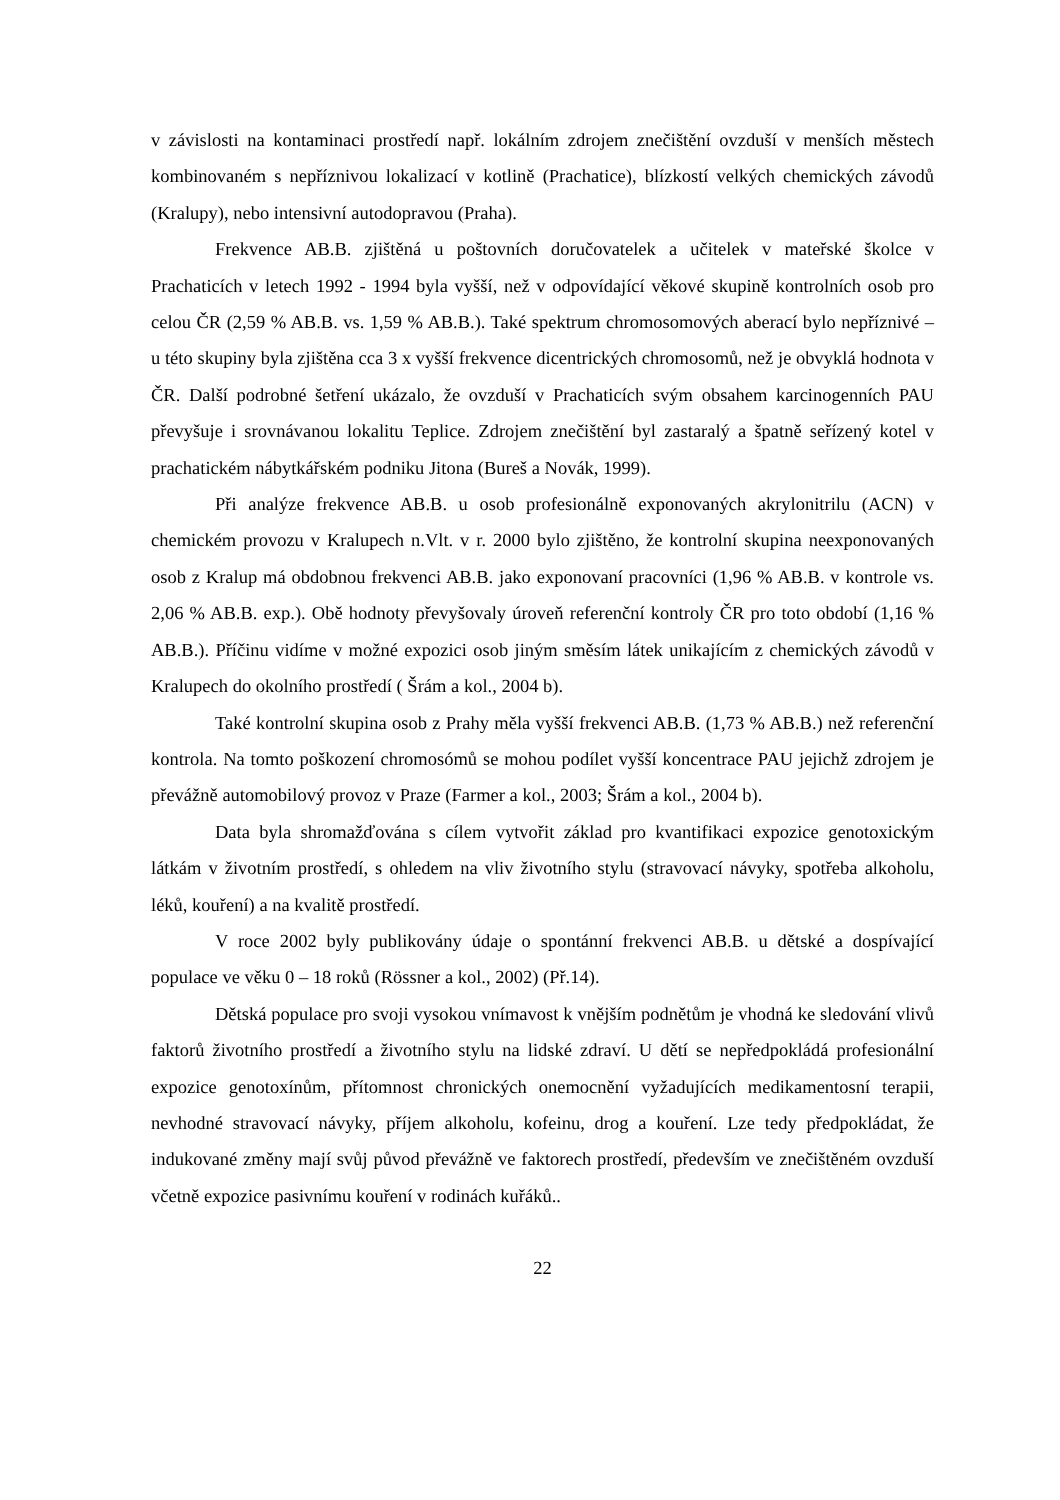v závislosti na kontaminaci prostředí např. lokálním zdrojem znečištění ovzduší v menších městech kombinovaném s nepříznivou lokalizací v kotlině (Prachatice), blízkostí velkých chemických závodů (Kralupy), nebo intensivní autodopravou (Praha).
Frekvence AB.B. zjištěná u poštovních doručovatelek a učitelek v mateřské školce v Prachaticích v letech 1992 - 1994 byla vyšší, než v odpovídající věkové skupině kontrolních osob pro celou ČR (2,59 % AB.B. vs. 1,59 % AB.B.). Také spektrum chromosomových aberací bylo nepříznivé – u této skupiny byla zjištěna cca 3 x vyšší frekvence dicentrických chromosomů, než je obvyklá hodnota v ČR. Další podrobné šetření ukázalo, že ovzduší v Prachaticích svým obsahem karcinogenních PAU převyšuje i srovnávanou lokalitu Teplice. Zdrojem znečištění byl zastaralý a špatně seřízený kotel v prachatickém nábytkářském podniku Jitona (Bureš a Novák, 1999).
Při analýze frekvence AB.B. u osob profesionálně exponovaných akrylonitrilu (ACN) v chemickém provozu v Kralupech n.Vlt. v r. 2000 bylo zjištěno, že kontrolní skupina neexponovaných osob z Kralup má obdobnou frekvenci AB.B. jako exponovaní pracovníci (1,96 % AB.B. v kontrole vs. 2,06 % AB.B. exp.). Obě hodnoty převyšovaly úroveň referenční kontroly ČR pro toto období (1,16 % AB.B.). Příčinu vidíme v možné expozici osob jiným směsím látek unikajícím z chemických závodů v Kralupech do okolního prostředí ( Šrám a kol., 2004 b).
Také kontrolní skupina osob z Prahy měla vyšší frekvenci AB.B. (1,73 % AB.B.) než referenční kontrola. Na tomto poškození chromosómů se mohou podílet vyšší koncentrace PAU jejichž zdrojem je převážně automobilový provoz v Praze (Farmer a kol., 2003; Šrám a kol., 2004 b).
Data byla shromažďována s cílem vytvořit základ pro kvantifikaci expozice genotoxickým látkám v životním prostředí, s ohledem na vliv životního stylu (stravovací návyky, spotřeba alkoholu, léků, kouření) a na kvalitě prostředí.
V roce 2002 byly publikovány údaje o spontánní frekvenci AB.B. u dětské a dospívající populace ve věku 0 – 18 roků (Rössner a kol., 2002) (Př.14).
Dětská populace pro svoji vysokou vnímavost k vnějším podnětům je vhodná ke sledování vlivů faktorů životního prostředí a životního stylu na lidské zdraví. U dětí se nepředpokládá profesionální expozice genotoxínům, přítomnost chronických onemocnění vyžadujících medikamentosní terapii, nevhodné stravovací návyky, příjem alkoholu, kofeinu, drog a kouření. Lze tedy předpokládat, že indukované změny mají svůj původ převážně ve faktorech prostředí, především ve znečištěném ovzduší včetně expozice pasivnímu kouření v rodinách kuřáků..
22